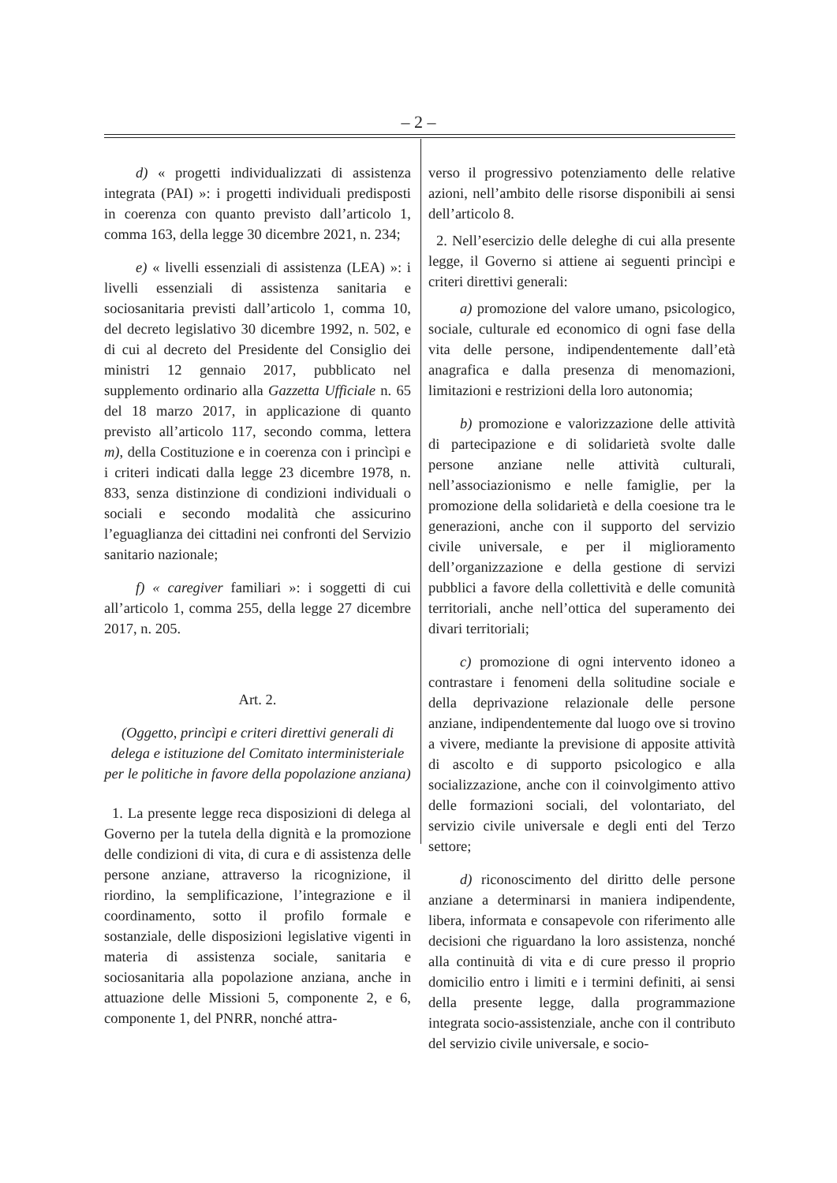– 2 –
d) « progetti individualizzati di assistenza integrata (PAI) »: i progetti individuali predisposti in coerenza con quanto previsto dall’articolo 1, comma 163, della legge 30 dicembre 2021, n. 234;
e) « livelli essenziali di assistenza (LEA) »: i livelli essenziali di assistenza sanitaria e sociosanitaria previsti dall’articolo 1, comma 10, del decreto legislativo 30 dicembre 1992, n. 502, e di cui al decreto del Presidente del Consiglio dei ministri 12 gennaio 2017, pubblicato nel supplemento ordinario alla Gazzetta Ufficiale n. 65 del 18 marzo 2017, in applicazione di quanto previsto all’articolo 117, secondo comma, lettera m), della Costituzione e in coerenza con i princìpi e i criteri indicati dalla legge 23 dicembre 1978, n. 833, senza distinzione di condizioni individuali o sociali e secondo modalità che assicurino l’eguaglianza dei cittadini nei confronti del Servizio sanitario nazionale;
f) « caregiver familiari »: i soggetti di cui all’articolo 1, comma 255, della legge 27 dicembre 2017, n. 205.
Art. 2.
(Oggetto, princìpi e criteri direttivi generali di delega e istituzione del Comitato interministeriale per le politiche in favore della popolazione anziana)
1. La presente legge reca disposizioni di delega al Governo per la tutela della dignità e la promozione delle condizioni di vita, di cura e di assistenza delle persone anziane, attraverso la ricognizione, il riordino, la semplificazione, l’integrazione e il coordinamento, sotto il profilo formale e sostanziale, delle disposizioni legislative vigenti in materia di assistenza sociale, sanitaria e sociosanitaria alla popolazione anziana, anche in attuazione delle Missioni 5, componente 2, e 6, componente 1, del PNRR, nonché attra-
verso il progressivo potenziamento delle relative azioni, nell’ambito delle risorse disponibili ai sensi dell’articolo 8.
2. Nell’esercizio delle deleghe di cui alla presente legge, il Governo si attiene ai seguenti princìpi e criteri direttivi generali:
a) promozione del valore umano, psicologico, sociale, culturale ed economico di ogni fase della vita delle persone, indipendentemente dall’età anagrafica e dalla presenza di menomazioni, limitazioni e restrizioni della loro autonomia;
b) promozione e valorizzazione delle attività di partecipazione e di solidarietà svolte dalle persone anziane nelle attività culturali, nell’associazionismo e nelle famiglie, per la promozione della solidarietà e della coesione tra le generazioni, anche con il supporto del servizio civile universale, e per il miglioramento dell’organizzazione e della gestione di servizi pubblici a favore della collettività e delle comunità territoriali, anche nell’ottica del superamento dei divari territoriali;
c) promozione di ogni intervento idoneo a contrastare i fenomeni della solitudine sociale e della deprivazione relazionale delle persone anziane, indipendentemente dal luogo ove si trovino a vivere, mediante la previsione di apposite attività di ascolto e di supporto psicologico e alla socializzazione, anche con il coinvolgimento attivo delle formazioni sociali, del volontariato, del servizio civile universale e degli enti del Terzo settore;
d) riconoscimento del diritto delle persone anziane a determinarsi in maniera indipendente, libera, informata e consapevole con riferimento alle decisioni che riguardano la loro assistenza, nonché alla continuità di vita e di cure presso il proprio domicilio entro i limiti e i termini definiti, ai sensi della presente legge, dalla programmazione integrata socio-assistenziale, anche con il contributo del servizio civile universale, e socio-